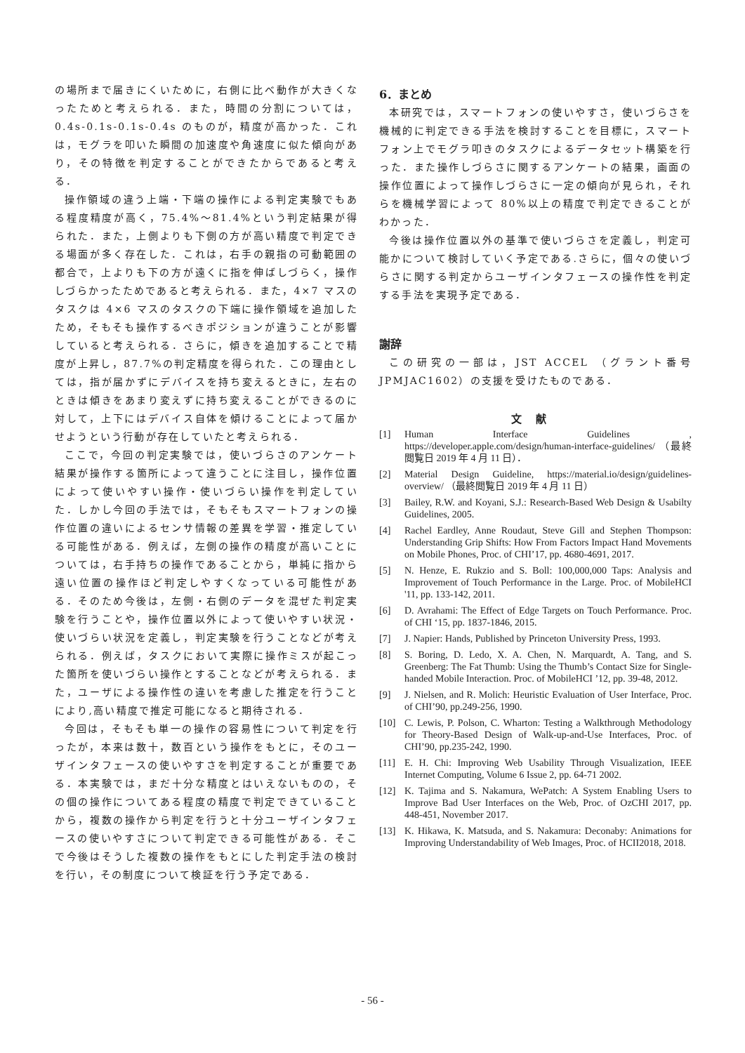の場所まで届きにくいために，右側に比べ動作が大きくなったためと考えられる．また，時間の分割については，0.4s-0.1s-0.1s-0.4s のものが，精度が高かった．これは，モグラを叩いた瞬間の加速度や角速度に似た傾向があり，その特徴を判定することができたからであると考える．
操作領域の違う上端・下端の操作による判定実験でもある程度精度が高く，75.4%～81.4%という判定結果が得られた．また，上側よりも下側の方が高い精度で判定できる場面が多く存在した．これは，右手の親指の可動範囲の都合で，上よりも下の方が遠くに指を伸ばしづらく，操作しづらかったためであると考えられる．また，4×7 マスのタスクは 4×6 マスのタスクの下端に操作領域を追加したため，そもそも操作するべきポジションが違うことが影響していると考えられる．さらに，傾きを追加することで精度が上昇し，87.7%の判定精度を得られた．この理由としては，指が届かずにデバイスを持ち変えるときに，左右のときは傾きをあまり変えずに持ち変えることができるのに対して，上下にはデバイス自体を傾けることによって届かせようという行動が存在していたと考えられる．
ここで，今回の判定実験では，使いづらさのアンケート結果が操作する箇所によって違うことに注目し，操作位置によって使いやすい操作・使いづらい操作を判定していた．しかし今回の手法では，そもそもスマートフォンの操作位置の違いによるセンサ情報の差異を学習・推定している可能性がある．例えば，左側の操作の精度が高いことについては，右手持ちの操作であることから，単純に指から遠い位置の操作ほど判定しやすくなっている可能性がある．そのため今後は，左側・右側のデータを混ぜた判定実験を行うことや，操作位置以外によって使いやすい状況・使いづらい状況を定義し，判定実験を行うことなどが考えられる．例えば，タスクにおいて実際に操作ミスが起こった箇所を使いづらい操作とすることなどが考えられる．また，ユーザによる操作性の違いを考慮した推定を行うことにより,高い精度で推定可能になると期待される．
今回は，そもそも単一の操作の容易性について判定を行ったが，本来は数十，数百という操作をもとに，そのユーザインタフェースの使いやすさを判定することが重要である．本実験では，まだ十分な精度とはいえないものの，その個の操作についてある程度の精度で判定できていることから，複数の操作から判定を行うと十分ユーザインタフェースの使いやすさについて判定できる可能性がある．そこで今後はそうした複数の操作をもとにした判定手法の検討を行い，その制度について検証を行う予定である．
6．まとめ
本研究では，スマートフォンの使いやすさ，使いづらさを機械的に判定できる手法を検討することを目標に，スマートフォン上でモグラ叩きのタスクによるデータセット構築を行った．また操作しづらさに関するアンケートの結果，画面の操作位置によって操作しづらさに一定の傾向が見られ，それらを機械学習によって 80%以上の精度で判定できることがわかった．
今後は操作位置以外の基準で使いづらさを定義し，判定可能かについて検討していく予定である.さらに，個々の使いづらさに関する判定からユーザインタフェースの操作性を判定する手法を実現予定である．
謝辞
この研究の一部は，JST ACCEL （グラント番号JPMJAC1602）の支援を受けたものである．
文献
[1] Human Interface Guidelines , https://developer.apple.com/design/human-interface-guidelines/ （最終閲覧日 2019 年 4 月 11 日）．
[2] Material Design Guideline, https://material.io/design/guidelines-overview/ （最終閲覧日 2019 年 4 月 11 日）
[3] Bailey, R.W. and Koyani, S.J.: Research-Based Web Design & Usabilty Guidelines, 2005.
[4] Rachel Eardley, Anne Roudaut, Steve Gill and Stephen Thompson: Understanding Grip Shifts: How From Factors Impact Hand Movements on Mobile Phones, Proc. of CHI’17, pp. 4680-4691, 2017.
[5] N. Henze, E. Rukzio and S. Boll: 100,000,000 Taps: Analysis and Improvement of Touch Performance in the Large. Proc. of MobileHCI '11, pp. 133-142, 2011.
[6] D. Avrahami: The Effect of Edge Targets on Touch Performance. Proc. of CHI ‘15, pp. 1837-1846, 2015.
[7] J. Napier: Hands, Published by Princeton University Press, 1993.
[8] S. Boring, D. Ledo, X. A. Chen, N. Marquardt, A. Tang, and S. Greenberg: The Fat Thumb: Using the Thumb’s Contact Size for Single-handed Mobile Interaction. Proc. of MobileHCI ’12, pp. 39-48, 2012.
[9] J. Nielsen, and R. Molich: Heuristic Evaluation of User Interface, Proc. of CHI’90, pp.249-256, 1990.
[10] C. Lewis, P. Polson, C. Wharton: Testing a Walkthrough Methodology for Theory-Based Design of Walk-up-and-Use Interfaces, Proc. of CHI’90, pp.235-242, 1990.
[11] E. H. Chi: Improving Web Usability Through Visualization, IEEE Internet Computing, Volume 6 Issue 2, pp. 64-71 2002.
[12] K. Tajima and S. Nakamura, WePatch: A System Enabling Users to Improve Bad User Interfaces on the Web, Proc. of OzCHI 2017, pp. 448-451, November 2017.
[13] K. Hikawa, K. Matsuda, and S. Nakamura: Deconaby: Animations for Improving Understandability of Web Images, Proc. of HCII2018, 2018.
- 56 -